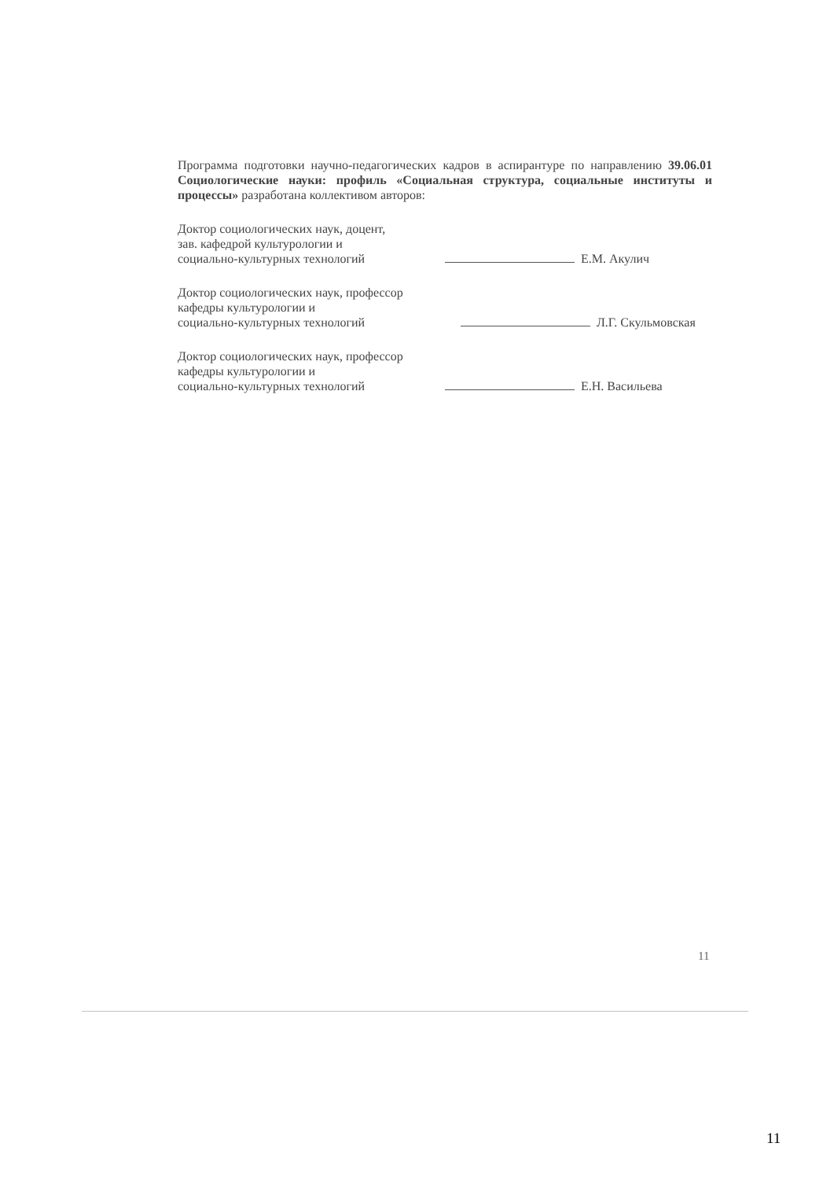Программа подготовки научно-педагогических кадров в аспирантуре по направлению 39.06.01 Социологические науки: профиль «Социальная структура, социальные институты и процессы» разработана коллективом авторов:
Доктор социологических наук, доцент,
зав. кафедрой культурологии и
социально-культурных технологий
Е.М. Акулич
Доктор социологических наук, профессор
кафедры культурологии и
социально-культурных технологий
Л.Г. Скульмовская
Доктор социологических наук, профессор
кафедры культурологии и
социально-культурных технологий
Е.Н. Васильева
11
11